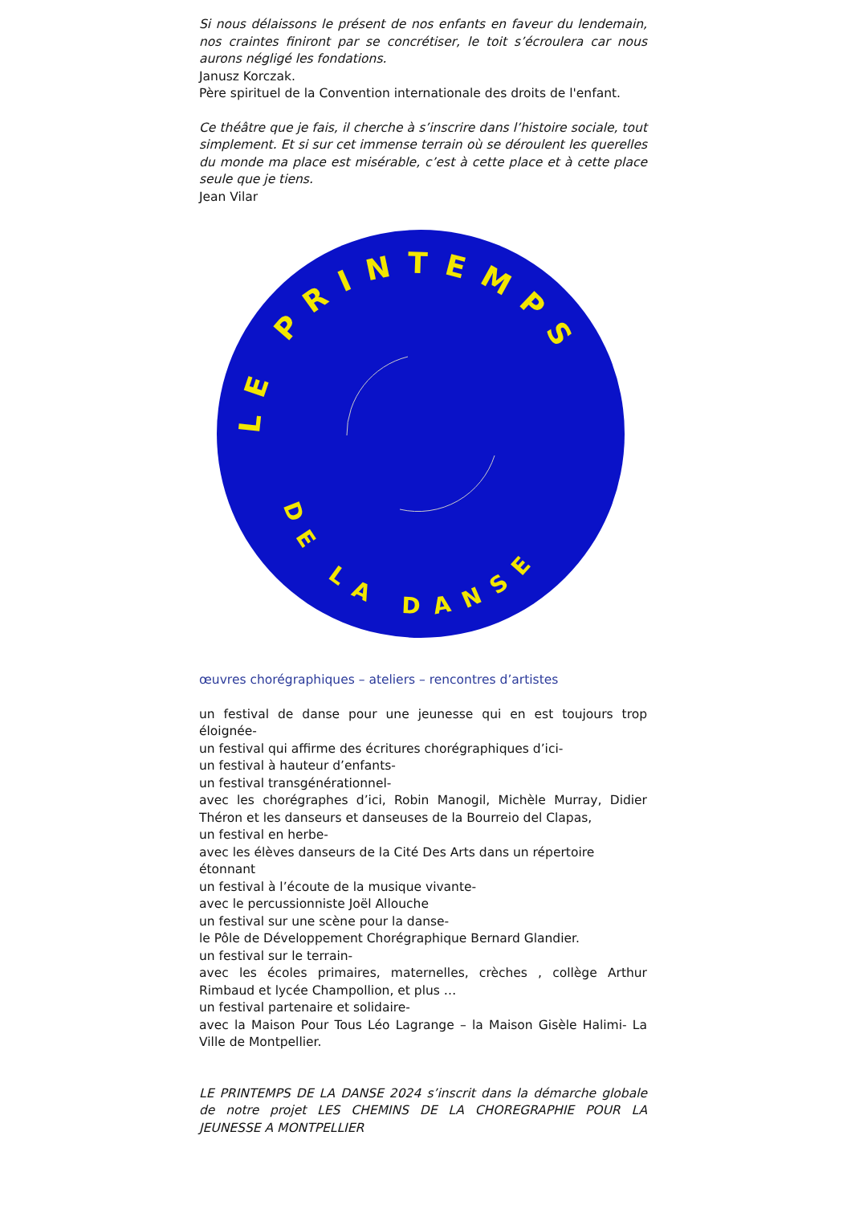Si nous délaissons le présent de nos enfants en faveur du lendemain, nos craintes finiront par se concrétiser, le toit s’écroulera car nous aurons négligé les fondations.
Janusz Korczak.
Père spirituel de la Convention internationale des droits de l'enfant.
Ce théâtre que je fais, il cherche à s’inscrire dans l’histoire sociale, tout simplement. Et si sur cet immense terrain où se déroulent les querelles du monde ma place est misérable, c’est à cette place et à cette place seule que je tiens.
Jean Vilar
LE PRINTEMPS
DE LA DANSE
œuvres chorégraphiques – ateliers – rencontres d’artistes
un festival de danse pour une jeunesse qui en est toujours trop éloignée-
un festival qui affirme des écritures chorégraphiques d’ici-
un festival à hauteur d’enfants-
un festival transgénérationnel-
avec les chorégraphes d’ici, Robin Manogil, Michèle Murray, Didier Théron et les danseurs et danseuses de la Bourreio del Clapas,
un festival en herbe-
avec les élèves danseurs de la Cité Des Arts dans un répertoire étonnant
un festival à l’écoute de la musique vivante-
avec le percussionniste Joël Allouche
un festival sur une scène pour la danse-
le Pôle de Développement Chorégraphique Bernard Glandier.
un festival sur le terrain-
avec les écoles primaires, maternelles, crèches , collège Arthur Rimbaud et lycée Champollion, et plus …
un festival partenaire et solidaire-
avec la Maison Pour Tous Léo Lagrange – la Maison Gisèle Halimi- La Ville de Montpellier.
LE PRINTEMPS DE LA DANSE 2024 s’inscrit dans la démarche globale de notre projet LES CHEMINS DE LA CHOREGRAPHIE POUR LA JEUNESSE A MONTPELLIER